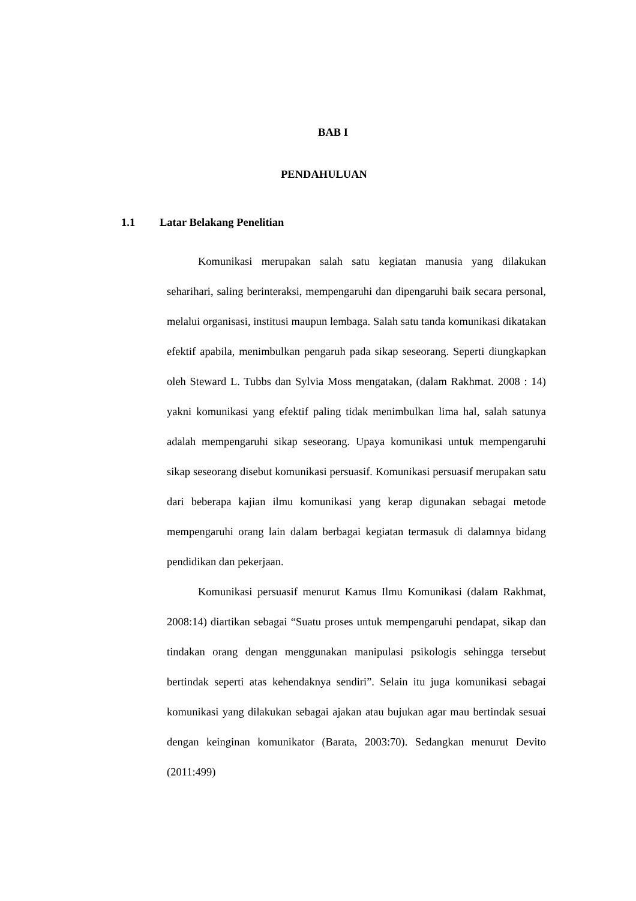BAB I
PENDAHULUAN
1.1 Latar Belakang Penelitian
Komunikasi merupakan salah satu kegiatan manusia yang dilakukan seharihari, saling berinteraksi, mempengaruhi dan dipengaruhi baik secara personal, melalui organisasi, institusi maupun lembaga. Salah satu tanda komunikasi dikatakan efektif apabila, menimbulkan pengaruh pada sikap seseorang. Seperti diungkapkan oleh Steward L. Tubbs dan Sylvia Moss mengatakan, (dalam Rakhmat. 2008 : 14) yakni komunikasi yang efektif paling tidak menimbulkan lima hal, salah satunya adalah mempengaruhi sikap seseorang. Upaya komunikasi untuk mempengaruhi sikap seseorang disebut komunikasi persuasif. Komunikasi persuasif merupakan satu dari beberapa kajian ilmu komunikasi yang kerap digunakan sebagai metode mempengaruhi orang lain dalam berbagai kegiatan termasuk di dalamnya bidang pendidikan dan pekerjaan.
Komunikasi persuasif menurut Kamus Ilmu Komunikasi (dalam Rakhmat, 2008:14) diartikan sebagai “Suatu proses untuk mempengaruhi pendapat, sikap dan tindakan orang dengan menggunakan manipulasi psikologis sehingga tersebut bertindak seperti atas kehendaknya sendiri”. Selain itu juga komunikasi sebagai komunikasi yang dilakukan sebagai ajakan atau bujukan agar mau bertindak sesuai dengan keinginan komunikator (Barata, 2003:70). Sedangkan menurut Devito (2011:499)